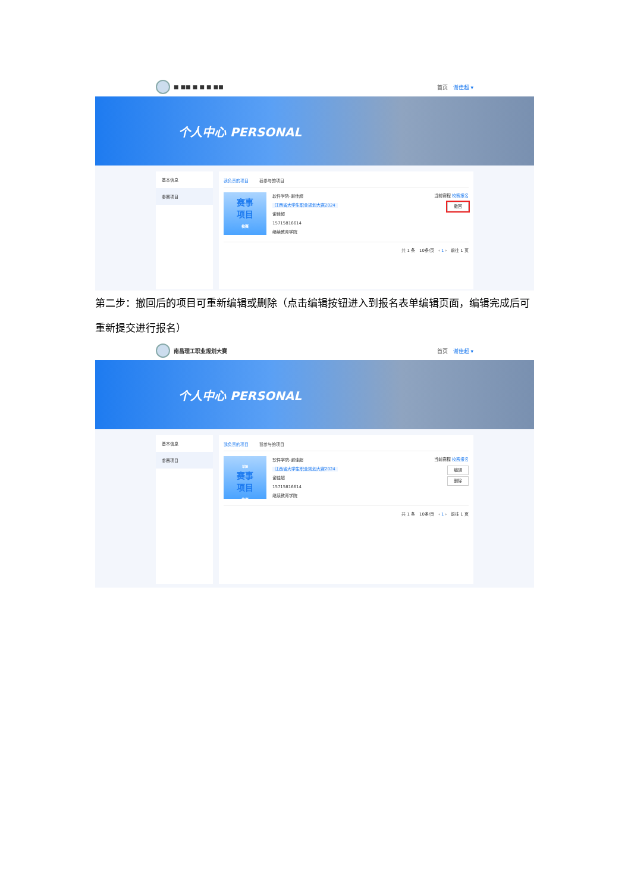■ ■■ ■ ■ ■ ■■ 首页 谢佳超 ▾
个人中心 PERSONAL
基本信息
参赛项目
我负责的项目 我参与的项目
赛事
项目
校赛
软件学院-谢佳超
江西省大学生职业规划大赛2024
谢佳超
15715816614
继续教育学院
当前赛程 校赛报名
撤回
共 1 条 10条/页 ‹ 1 › 前往 1 页
第二步：撤回后的项目可重新编辑或删除（点击编辑按钮进入到报名表单编辑页面，编辑完成后可重新提交进行报名）
南昌理工职业规划大赛 首页 谢佳超 ▾
个人中心 PERSONAL
基本信息
参赛项目
我负责的项目 我参与的项目
草稿
赛事
项目
校赛
软件学院-谢佳超
江西省大学生职业规划大赛2024
谢佳超
15715816614
继续教育学院
当前赛程 校赛报名
编辑
删除
共 1 条 10条/页 ‹ 1 › 前往 1 页